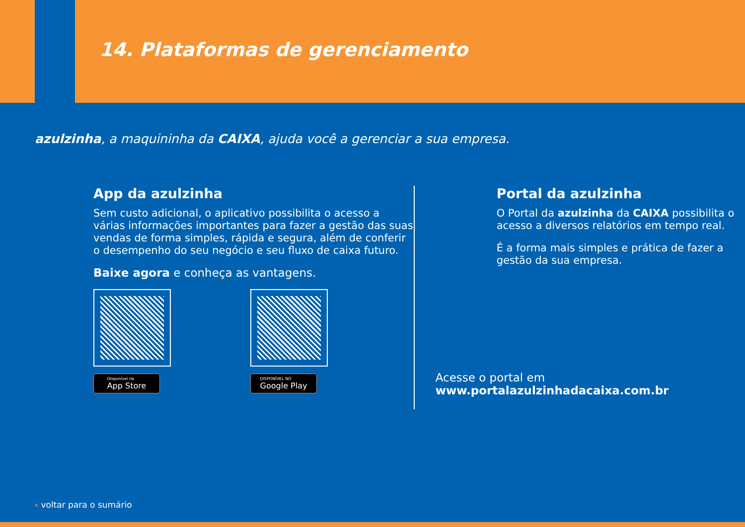14. Plataformas de gerenciamento
azulzinha, a maquininha da CAIXA, ajuda você a gerenciar a sua empresa.
App da azulzinha
Sem custo adicional, o aplicativo possibilita o acesso a várias informações importantes para fazer a gestão das suas vendas de forma simples, rápida e segura, além de conferir o desempenho do seu negócio e seu fluxo de caixa futuro.
Baixe agora e conheça as vantagens.
Disponível na
App Store
DISPONÍVEL NO
Google Play
Portal da azulzinha
O Portal da azulzinha da CAIXA possibilita o acesso a diversos relatórios em tempo real.
É a forma mais simples e prática de fazer a gestão da sua empresa.
Acesse o portal em
www.portalazulzinhadacaixa.com.br
‹ voltar para o sumário